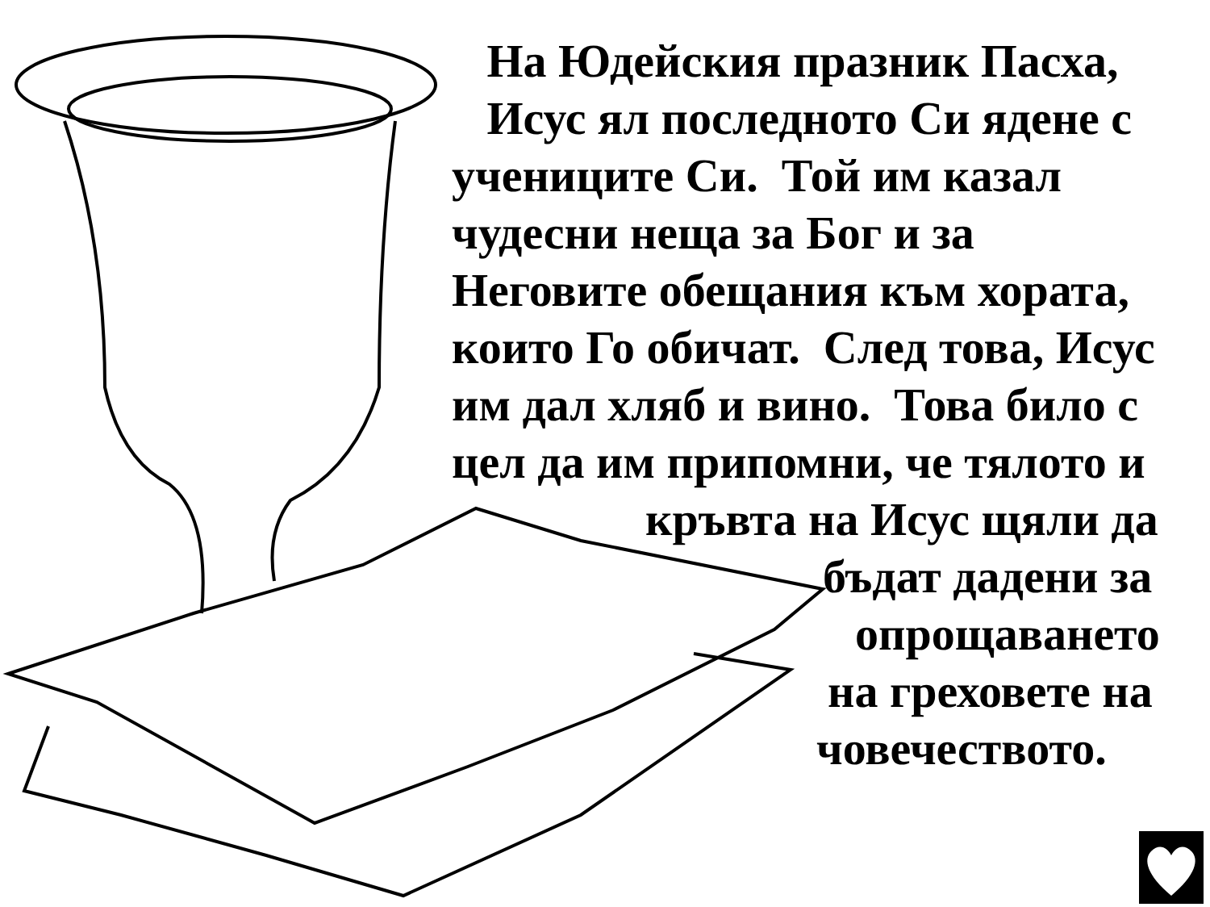На Юдейския празник Пасха,
Исус ял последното Си ядене с
учениците Си. Той им казал
чудесни неща за Бог и за
Неговите обещания към хората,
които Го обичат. След това, Исус
им дал хляб и вино. Това било с
цел да им припомни, че тялото и
кръвта на Исус щяли да
бъдат дадени за
опрощаването
на греховете на
човечеството.